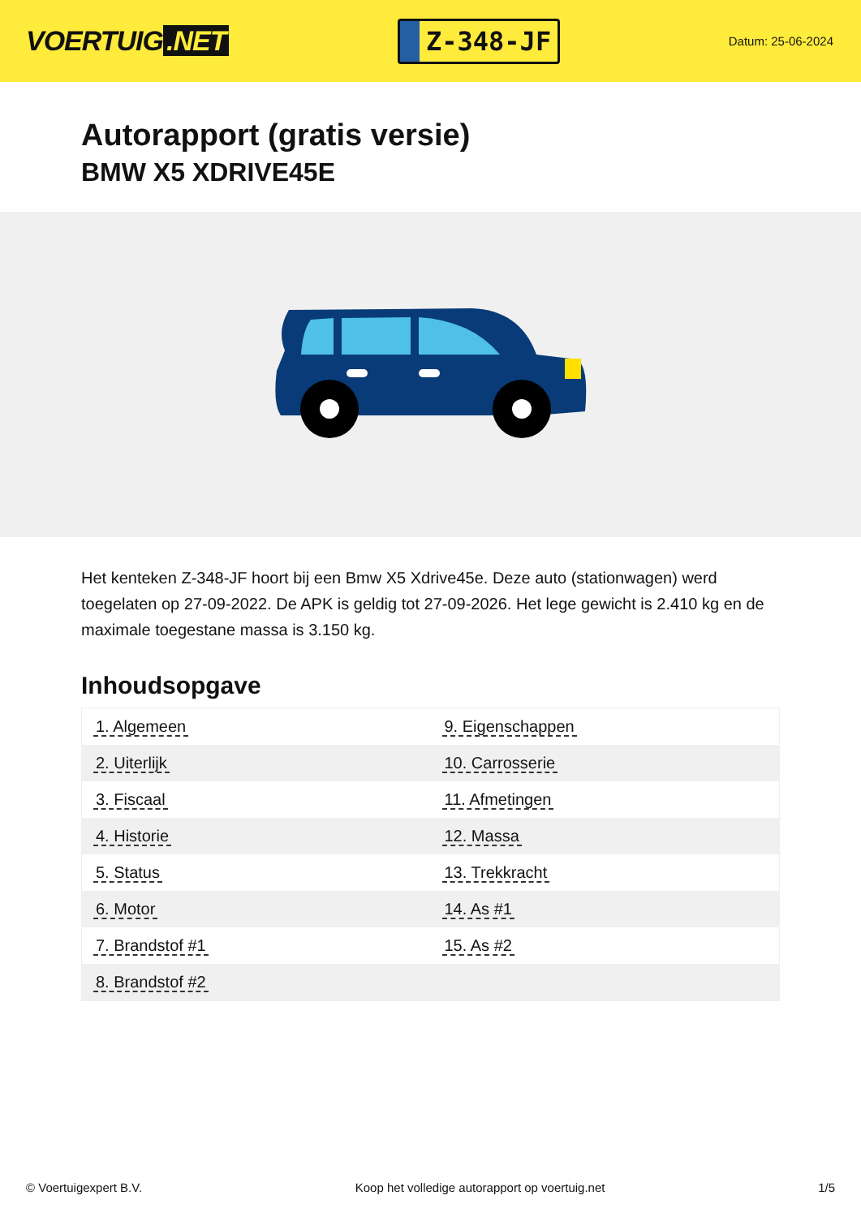VOERTUIG.NET
Z-348-JF
Datum: 25-06-2024
Autorapport (gratis versie)
BMW X5 XDRIVE45E
Het kenteken Z-348-JF hoort bij een Bmw X5 Xdrive45e. Deze auto (stationwagen) werd toegelaten op 27-09-2022. De APK is geldig tot 27-09-2026. Het lege gewicht is 2.410 kg en de maximale toegestane massa is 3.150 kg.
Inhoudsopgave
| 1. Algemeen | 9. Eigenschappen |
| 2. Uiterlijk | 10. Carrosserie |
| 3. Fiscaal | 11. Afmetingen |
| 4. Historie | 12. Massa |
| 5. Status | 13. Trekkracht |
| 6. Motor | 14. As #1 |
| 7. Brandstof #1 | 15. As #2 |
| 8. Brandstof #2 | |
© Voertuigexpert B.V. Koop het volledige autorapport op voertuig.net 1/5